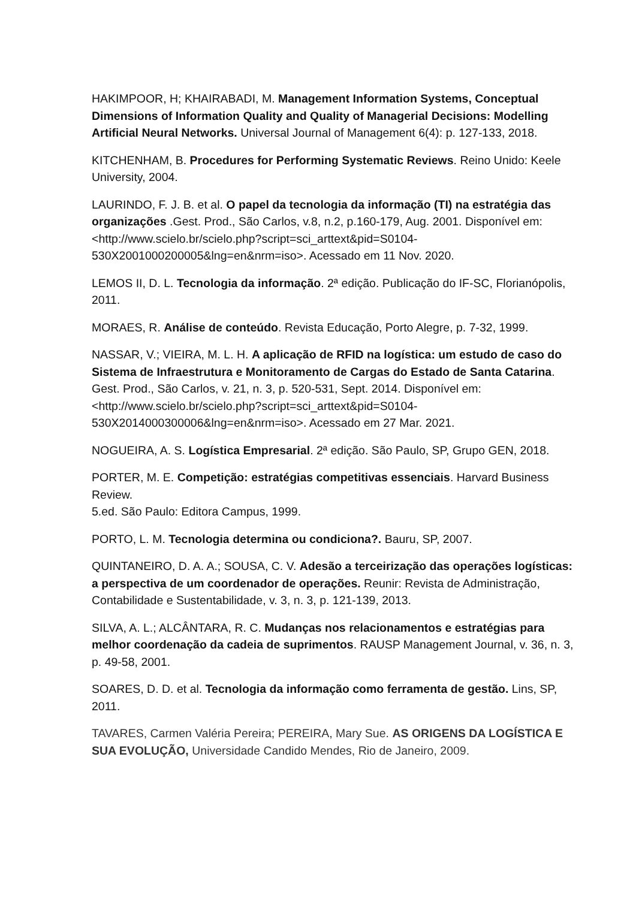HAKIMPOOR, H; KHAIRABADI, M. Management Information Systems, Conceptual Dimensions of Information Quality and Quality of Managerial Decisions: Modelling Artificial Neural Networks. Universal Journal of Management 6(4): p. 127-133, 2018.
KITCHENHAM, B. Procedures for Performing Systematic Reviews. Reino Unido: Keele University, 2004.
LAURINDO, F. J. B. et al. O papel da tecnologia da informação (TI) na estratégia das organizações .Gest. Prod., São Carlos, v.8, n.2, p.160-179, Aug. 2001. Disponível em:
<http://www.scielo.br/scielo.php?script=sci_arttext&pid=S0104-530X2001000200005&lng=en&nrm=iso>. Acessado em 11 Nov. 2020.
LEMOS II, D. L. Tecnologia da informação. 2ª edição. Publicação do IF-SC, Florianópolis, 2011.
MORAES, R. Análise de conteúdo. Revista Educação, Porto Alegre, p. 7-32, 1999.
NASSAR, V.; VIEIRA, M. L. H. A aplicação de RFID na logística: um estudo de caso do Sistema de Infraestrutura e Monitoramento de Cargas do Estado de Santa Catarina. Gest. Prod., São Carlos, v. 21, n. 3, p. 520-531, Sept. 2014. Disponível em:
<http://www.scielo.br/scielo.php?script=sci_arttext&pid=S0104-530X2014000300006&lng=en&nrm=iso>. Acessado em 27 Mar. 2021.
NOGUEIRA, A. S. Logística Empresarial. 2ª edição. São Paulo, SP, Grupo GEN, 2018.
PORTER, M. E. Competição: estratégias competitivas essenciais. Harvard Business Review.
5.ed. São Paulo: Editora Campus, 1999.
PORTO, L. M. Tecnologia determina ou condiciona?. Bauru, SP, 2007.
QUINTANEIRO, D. A. A.; SOUSA, C. V. Adesão a terceirização das operações logísticas: a perspectiva de um coordenador de operações. Reunir: Revista de Administração, Contabilidade e Sustentabilidade, v. 3, n. 3, p. 121-139, 2013.
SILVA, A. L.; ALCÂNTARA, R. C. Mudanças nos relacionamentos e estratégias para melhor coordenação da cadeia de suprimentos. RAUSP Management Journal, v. 36, n. 3, p. 49-58, 2001.
SOARES, D. D. et al. Tecnologia da informação como ferramenta de gestão. Lins, SP, 2011.
TAVARES, Carmen Valéria Pereira; PEREIRA, Mary Sue. AS ORIGENS DA LOGÍSTICA E SUA EVOLUÇÃO, Universidade Candido Mendes, Rio de Janeiro, 2009.